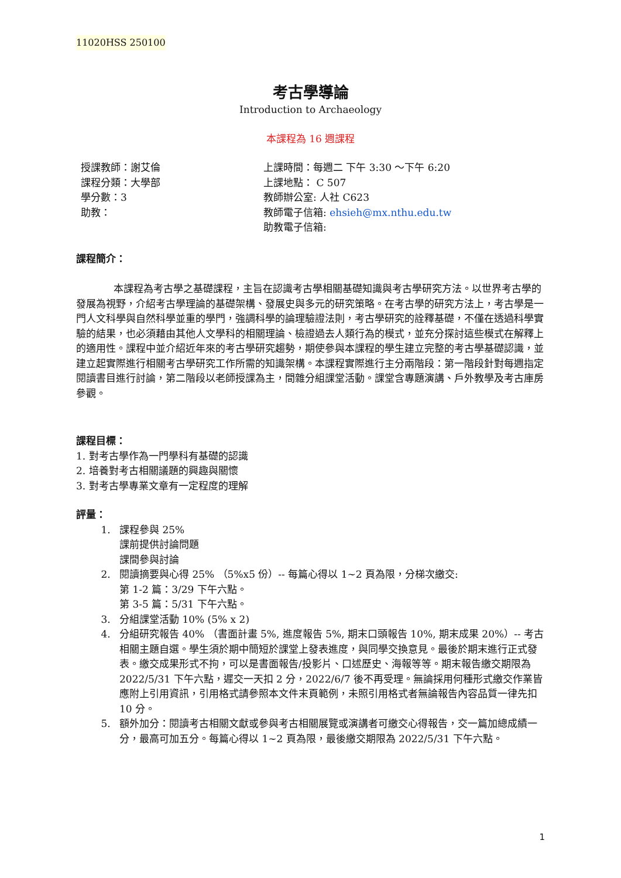11020HSS 250100
考古學導論
Introduction to Archaeology
本課程為 16 週課程
授課教師：謝艾倫
課程分類：大學部
學分數：3
助教：
上課時間：每週二 下午 3:30 ～下午 6:20
上課地點： C 507
教師辦公室: 人社 C623
教師電子信箱: ehsieh@mx.nthu.edu.tw
助教電子信箱:
課程簡介：
本課程為考古學之基礎課程，主旨在認識考古學相關基礎知識與考古學研究方法。以世界考古學的發展為視野，介紹考古學理論的基礎架構、發展史與多元的研究策略。在考古學的研究方法上，考古學是一門人文科學與自然科學並重的學門，強調科學的論理驗證法則，考古學研究的詮釋基礎，不僅在透過科學實驗的結果，也必須藉由其他人文學科的相關理論、檢證過去人類行為的模式，並充分探討這些模式在解釋上的適用性。課程中並介紹近年來的考古學研究趨勢，期使參與本課程的學生建立完整的考古學基礎認識，並建立起實際進行相關考古學研究工作所需的知識架構。本課程實際進行主分兩階段：第一階段針對每週指定閱讀書目進行討論，第二階段以老師授課為主，間雜分組課堂活動。課堂含專題演講、戶外教學及考古庫房參觀。
課程目標：
1. 對考古學作為一門學科有基礎的認識
2. 培養對考古相關議題的興趣與關懷
3. 對考古學專業文章有一定程度的理解
評量：
1. 課程參與 25%
課前提供討論問題
課間參與討論
2. 閱讀摘要與心得 25% （5%x5 份）-- 每篇心得以 1~2 頁為限，分梯次繳交:
第 1-2 篇：3/29 下午六點。
第 3-5 篇：5/31 下午六點。
3. 分組課堂活動 10% (5% x 2)
4. 分組研究報告 40% （書面計畫 5%, 進度報告 5%, 期末口頭報告 10%, 期末成果 20%）-- 考古相關主題自選。學生須於期中簡短於課堂上發表進度，與同學交換意見。最後於期末進行正式發表。繳交成果形式不拘，可以是書面報告/投影片、口述歷史、海報等等。期末報告繳交期限為 2022/5/31 下午六點，遲交一天扣 2 分，2022/6/7 後不再受理。無論採用何種形式繳交作業皆應附上引用資訊，引用格式請參照本文件末頁範例，未照引用格式者無論報告內容品質一律先扣 10 分。
5. 額外加分：閱讀考古相關文獻或參與考古相關展覽或演講者可繳交心得報告，交一篇加總成績一分，最高可加五分。每篇心得以 1~2 頁為限，最後繳交期限為 2022/5/31 下午六點。
1